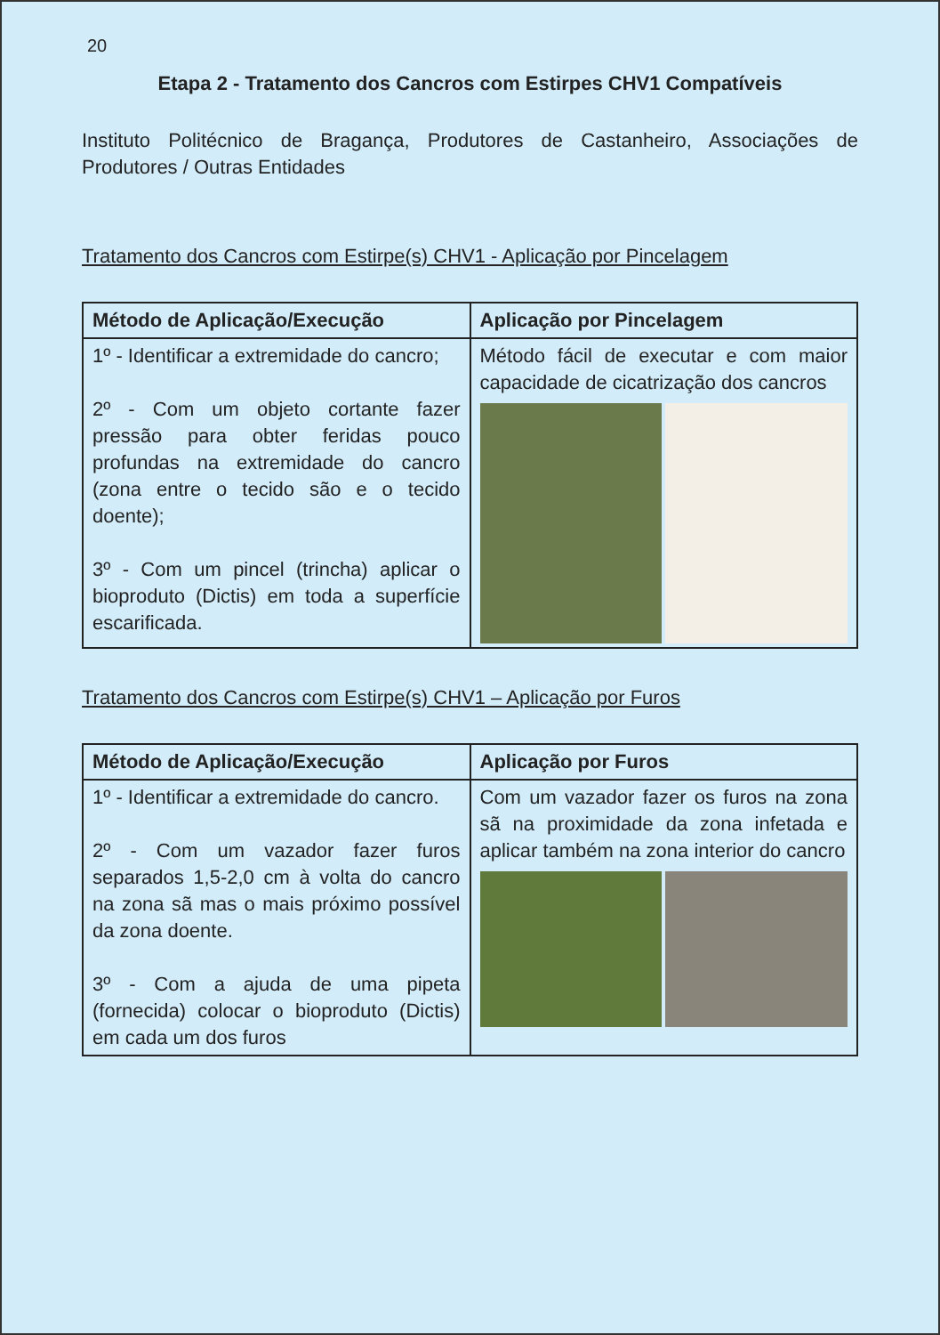20
Etapa 2 - Tratamento dos Cancros com Estirpes CHV1 Compatíveis
Instituto Politécnico de Bragança, Produtores de Castanheiro, Associações de Produtores / Outras Entidades
Tratamento dos Cancros com Estirpe(s) CHV1 - Aplicação por Pincelagem
| Método de Aplicação/Execução | Aplicação por Pincelagem |
| --- | --- |
| 1º - Identificar a extremidade do cancro; 2º - Com um objeto cortante fazer pressão para obter feridas pouco profundas na extremidade do cancro (zona entre o tecido são e o tecido doente); 3º - Com um pincel (trincha) aplicar o bioproduto (Dictis) em toda a superfície escarificada. | Método fácil de executar e com maior capacidade de cicatrização dos cancros |
Tratamento dos Cancros com Estirpe(s) CHV1 – Aplicação por Furos
| Método de Aplicação/Execução | Aplicação por Furos |
| --- | --- |
| 1º - Identificar a extremidade do cancro. 2º - Com um vazador fazer furos separados 1,5-2,0 cm à volta do cancro na zona sã mas o mais próximo possível da zona doente. 3º - Com a ajuda de uma pipeta (fornecida) colocar o bioproduto (Dictis) em cada um dos furos | Com um vazador fazer os furos na zona sã na proximidade da zona infetada e aplicar também na zona interior do cancro |